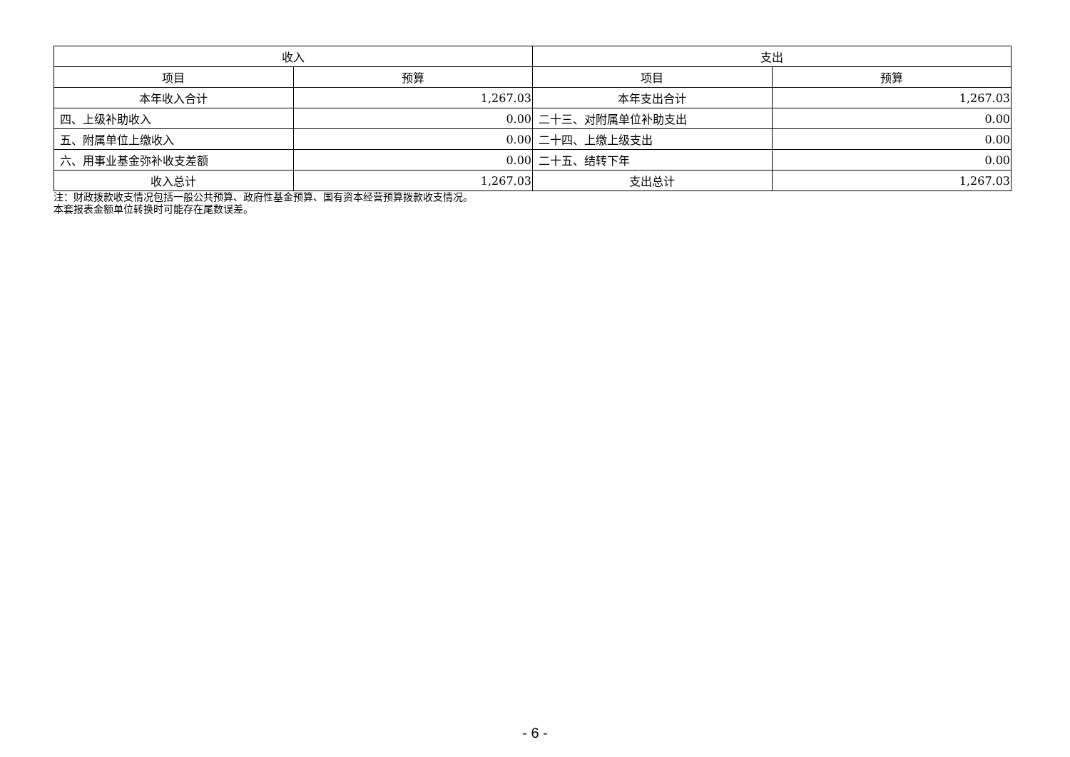| 收入 | | 支出 | |
| --- | --- | --- | --- |
| 项目 | 预算 | 项目 | 预算 |
| 本年收入合计 | 1,267.03 | 本年支出合计 | 1,267.03 |
| 四、上级补助收入 | 0.00 | 二十三、对附属单位补助支出 | 0.00 |
| 五、附属单位上缴收入 | 0.00 | 二十四、上缴上级支出 | 0.00 |
| 六、用事业基金弥补收支差额 | 0.00 | 二十五、结转下年 | 0.00 |
| 收入总计 | 1,267.03 | 支出总计 | 1,267.03 |
注：财政拨款收支情况包括一般公共预算、政府性基金预算、国有资本经营预算拨款收支情况。
本套报表金额单位转换时可能存在尾数误差。
- 6 -